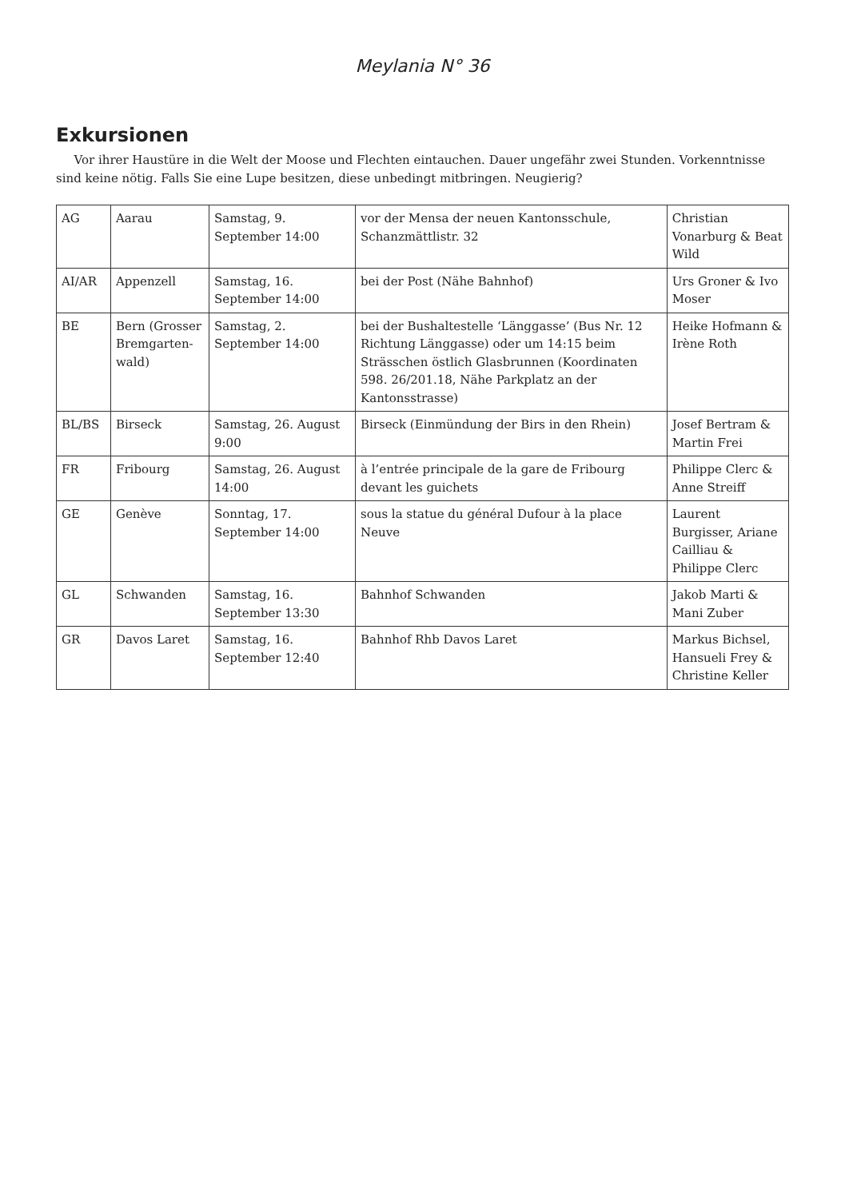Meylania N° 36
Exkursionen
Vor ihrer Haustüre in die Welt der Moose und Flechten eintauchen. Dauer ungefähr zwei Stunden. Vorkenntnisse sind keine nötig. Falls Sie eine Lupe besitzen, diese unbedingt mitbringen. Neugierig?
| AG | Aarau | Samstag, 9. September 14:00 | vor der Mensa der neuen Kantonsschule, Schanzmättlistr. 32 | Christian Vonarburg & Beat Wild |
| AI/AR | Appenzell | Samstag, 16. September 14:00 | bei der Post (Nähe Bahnhof) | Urs Groner & Ivo Moser |
| BE | Bern (Grosser Bremgarten-wald) | Samstag, 2. September 14:00 | bei der Bushaltestelle ‘Länggasse’ (Bus Nr. 12 Richtung Länggasse) oder um 14:15 beim Strässchen östlich Glasbrunnen (Koordinaten 598. 26/201.18, Nähe Parkplatz an der Kantonsstrasse) | Heike Hofmann & Irène Roth |
| BL/BS | Birseck | Samstag, 26. August 9:00 | Birseck (Einmündung der Birs in den Rhein) | Josef Bertram & Martin Frei |
| FR | Fribourg | Samstag, 26. August 14:00 | à l’entrée principale de la gare de Fribourg devant les guichets | Philippe Clerc & Anne Streiff |
| GE | Genève | Sonntag, 17. September 14:00 | sous la statue du général Dufour à la place Neuve | Laurent Burgisser, Ariane Cailliau & Philippe Clerc |
| GL | Schwanden | Samstag, 16. September 13:30 | Bahnhof Schwanden | Jakob Marti & Mani Zuber |
| GR | Davos Laret | Samstag, 16. September 12:40 | Bahnhof Rhb Davos Laret | Markus Bichsel, Hansueli Frey & Christine Keller |